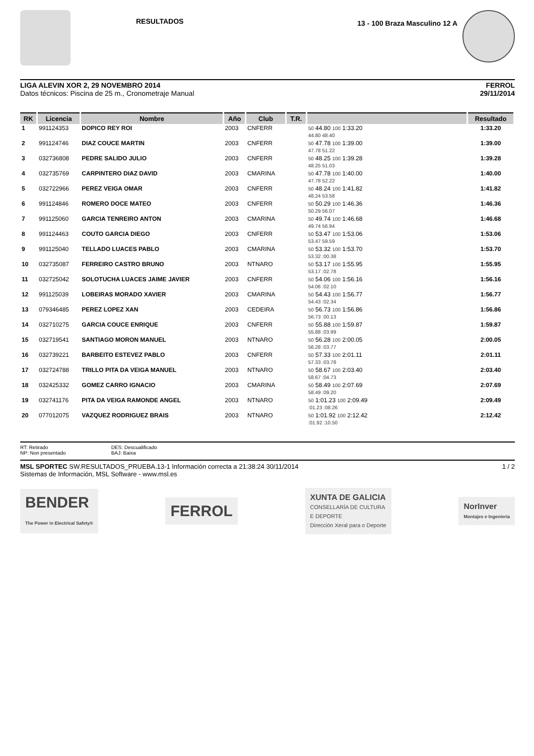RESULTADOS
13 - 100 Braza Masculino 12 A
LIGA ALEVIN XOR 2, 29 NOVEMBRO 2014
Datos técnicos: Piscina de 25 m., Cronometraje Manual
FERROL
29/11/2014
| RK | Licencia | Nombre | Año | Club | T.R. | | Resultado |
| --- | --- | --- | --- | --- | --- | --- | --- |
| 1 | 991124353 | DOPICO REY ROI | 2003 | CNFERR | | 50 44.80 100 1:33.20 44.80 48.40 | 1:33.20 |
| 2 | 991124746 | DIAZ COUCE MARTIN | 2003 | CNFERR | | 50 47.78 100 1:39.00 47.78 51.22 | 1:39.00 |
| 3 | 032736808 | PEDRE SALIDO JULIO | 2003 | CNFERR | | 50 48.25 100 1:39.28 48.25 51.03 | 1:39.28 |
| 4 | 032735769 | CARPINTERO DIAZ DAVID | 2003 | CMARINA | | 50 47.78 100 1:40.00 47.78 52.22 | 1:40.00 |
| 5 | 032722966 | PEREZ VEIGA OMAR | 2003 | CNFERR | | 50 48.24 100 1:41.82 48.24 53.58 | 1:41.82 |
| 6 | 991124846 | ROMERO DOCE MATEO | 2003 | CNFERR | | 50 50.29 100 1:46.36 50.29 56.07 | 1:46.36 |
| 7 | 991125060 | GARCIA TENREIRO ANTON | 2003 | CMARINA | | 50 49.74 100 1:46.68 49.74 56.94 | 1:46.68 |
| 8 | 991124463 | COUTO GARCIA DIEGO | 2003 | CNFERR | | 50 53.47 100 1:53.06 53.47 59.59 | 1:53.06 |
| 9 | 991125040 | TELLADO LUACES PABLO | 2003 | CMARINA | | 50 53.32 100 1:53.70 53.32 :00.38 | 1:53.70 |
| 10 | 032735087 | FERREIRO CASTRO BRUNO | 2003 | NTNARO | | 50 53.17 100 1:55.95 53.17 :02.78 | 1:55.95 |
| 11 | 032725042 | SOLOTUCHA LUACES JAIME JAVIER | 2003 | CNFERR | | 50 54.06 100 1:56.16 54.06 :02.10 | 1:56.16 |
| 12 | 991125039 | LOBEIRAS MORADO XAVIER | 2003 | CMARINA | | 50 54.43 100 1:56.77 54.43 :02.34 | 1:56.77 |
| 13 | 079346485 | PEREZ LOPEZ XAN | 2003 | CEDEIRA | | 50 56.73 100 1:56.86 56.73 :00.13 | 1:56.86 |
| 14 | 032710275 | GARCIA COUCE ENRIQUE | 2003 | CNFERR | | 50 55.88 100 1:59.87 55.88 :03.99 | 1:59.87 |
| 15 | 032719541 | SANTIAGO MORON MANUEL | 2003 | NTNARO | | 50 56.28 100 2:00.05 56.28 :03.77 | 2:00.05 |
| 16 | 032739221 | BARBEITO ESTEVEZ PABLO | 2003 | CNFERR | | 50 57.33 100 2:01.11 57.33 :03.78 | 2:01.11 |
| 17 | 032724788 | TRILLO PITA DA VEIGA MANUEL | 2003 | NTNARO | | 50 58.67 100 2:03.40 58.67 :04.73 | 2:03.40 |
| 18 | 032425332 | GOMEZ CARRO IGNACIO | 2003 | CMARINA | | 50 58.49 100 2:07.69 58.49 :09.20 | 2:07.69 |
| 19 | 032741176 | PITA DA VEIGA RAMONDE ANGEL | 2003 | NTNARO | | 50 1:01.23 100 2:09.49 :01.23 :08.26 | 2:09.49 |
| 20 | 077012075 | VAZQUEZ RODRIGUEZ BRAIS | 2003 | NTNARO | | 50 1:01.92 100 2:12.42 :01.92 :10.50 | 2:12.42 |
RT: Retirado
NP: Non presentado
DES: Descualificado
BAJ: Baixa
MSL SPORTEC SW.RESULTADOS_PRUEBA.13-1 Información correcta a 21:38:24 30/11/2014
Sistemas de Información, MSL Software - www.msl.es
1 / 2
BENDER
The Power in Electrical Safety®
FERROL
XUNTA DE GALICIA
CONSELLARÍA DE CULTURA
E DEPORTE
Dirección Xeral para o Deporte
NorInver
Montajes e Ingeniería